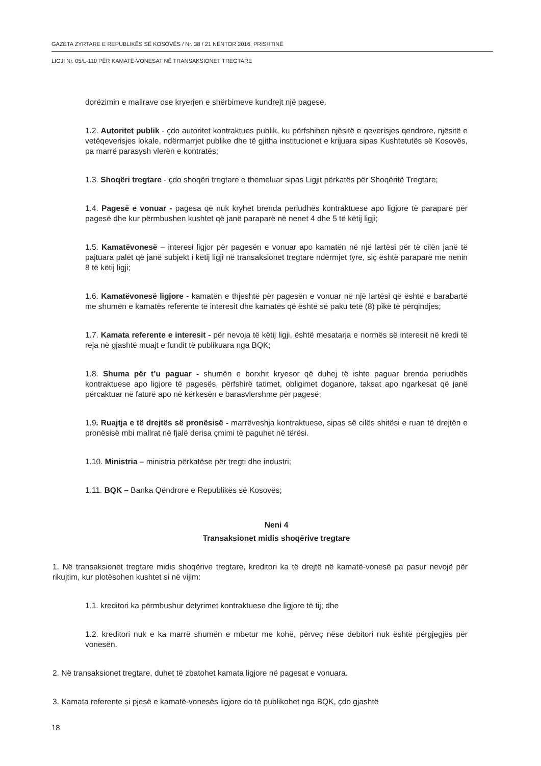GAZETA ZYRTARE E REPUBLIKËS SË KOSOVËS / Nr. 38 / 21 NËNTOR 2016, PRISHTINË
LIGJI Nr. 05/L-110 PËR KAMATË-VONESAT NË TRANSAKSIONET TREGTARE
dorëzimin e mallrave ose kryerjen e shërbimeve kundrejt një pagese.
1.2. Autoritet publik - çdo autoritet kontraktues publik, ku përfshihen njësitë e qeverisjes qendrore, njësitë e vetëqeverisjes lokale, ndërmarrjet publike dhe të gjitha institucionet e krijuara sipas Kushtetutës së Kosovës, pa marrë parasysh vlerën e kontratës;
1.3. Shoqëri tregtare - çdo shoqëri tregtare e themeluar sipas Ligjit përkatës për Shoqëritë Tregtare;
1.4. Pagesë e vonuar - pagesa që nuk kryhet brenda periudhës kontraktuese apo ligjore të paraparë për pagesë dhe kur përmbushen kushtet që janë paraparë në nenet 4 dhe 5 të këtij ligji;
1.5. Kamatëvonesë – interesi ligjor për pagesën e vonuar apo kamatën në një lartësi për të cilën janë të pajtuara palët që janë subjekt i këtij ligji në transaksionet tregtare ndërmjet tyre, siç është paraparë me nenin 8 të këtij ligji;
1.6. Kamatëvonesë ligjore - kamatën e thjeshtë për pagesën e vonuar në një lartësi që është e barabartë me shumën e kamatës referente të interesit dhe kamatës që është së paku tetë (8) pikë të përqindjes;
1.7. Kamata referente e interesit - për nevoja të këtij ligji, është mesatarja e normës së interesit në kredi të reja në gjashtë muajt e fundit të publikuara nga BQK;
1.8. Shuma për t’u paguar - shumën e borxhit kryesor që duhej të ishte paguar brenda periudhës kontraktuese apo ligjore të pagesës, përfshirë tatimet, obligimet doganore, taksat apo ngarkesat që janë përcaktuar në faturë apo në kërkesën e barasvlershme për pagesë;
1.9. Ruajtja e të drejtës së pronësisë - marrëveshja kontraktuese, sipas së cilës shitësi e ruan të drejtën e pronësisë mbi mallrat në fjalë derisa çmimi të paguhet në tërësi.
1.10. Ministria – ministria përkatëse për tregti dhe industri;
1.11. BQK – Banka Qëndrore e Republikës së Kosovës;
Neni 4
Transaksionet midis shoqërive tregtare
1. Në transaksionet tregtare midis shoqërive tregtare, kreditori ka të drejtë në kamatë-vonesë pa pasur nevojë për rikujtim, kur plotësohen kushtet si në vijim:
1.1. kreditori ka përmbushur detyrimet kontraktuese dhe ligjore të tij; dhe
1.2. kreditori nuk e ka marrë shumën e mbetur me kohë, përveç nëse debitori nuk është përgjegjës për vonesën.
2. Në transaksionet tregtare, duhet të zbatohet kamata ligjore në pagesat e vonuara.
3. Kamata referente si pjesë e kamatë-vonesës ligjore do të publikohet nga BQK, çdo gjashtë
18